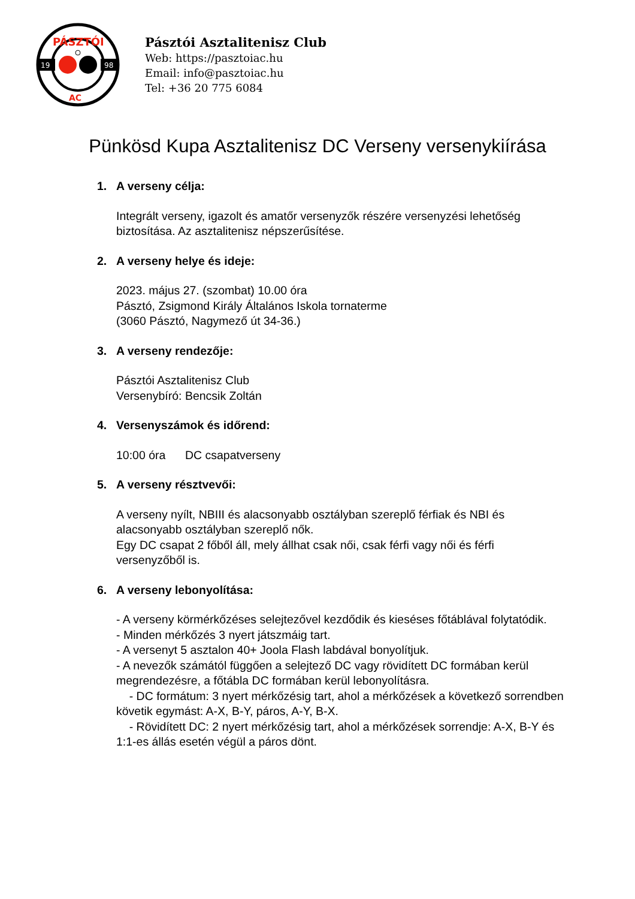19
98
PÁSZTÓI
AC
Pásztói Asztalitenisz Club
Web: https://pasztoiac.hu
Email: info@pasztoiac.hu
Tel: +36 20 775 6084
Pünkösd Kupa Asztalitenisz DC Verseny versenykiírása
1. A verseny célja:
Integrált verseny, igazolt és amatőr versenyzők részére versenyzési lehetőség biztosítása. Az asztalitenisz népszerűsítése.
2. A verseny helye és ideje:
2023. május 27. (szombat) 10.00 óra
Pásztó, Zsigmond Király Általános Iskola tornaterme
(3060 Pásztó, Nagymező út 34-36.)
3. A verseny rendezője:
Pásztói Asztalitenisz Club
Versenybíró: Bencsik Zoltán
4. Versenyszámok és időrend:
10:00 óra DC csapatverseny
5. A verseny résztvevői:
A verseny nyílt, NBIII és alacsonyabb osztályban szereplő férfiak és NBI és alacsonyabb osztályban szereplő nők.
Egy DC csapat 2 főből áll, mely állhat csak női, csak férfi vagy női és férfi versenyzőből is.
6. A verseny lebonyolítása:
- A verseny körmérkőzéses selejtezővel kezdődik és kieséses főtáblával folytatódik.
- Minden mérkőzés 3 nyert játszmáig tart.
- A versenyt 5 asztalon 40+ Joola Flash labdával bonyolítjuk.
- A nevezők számától függően a selejtező DC vagy rövidített DC formában kerül megrendezésre, a főtábla DC formában kerül lebonyolításra.
- DC formátum: 3 nyert mérkőzésig tart, ahol a mérkőzések a következő sorrendben követik egymást: A-X, B-Y, páros, A-Y, B-X.
- Rövidített DC: 2 nyert mérkőzésig tart, ahol a mérkőzések sorrendje: A-X, B-Y és 1:1-es állás esetén végül a páros dönt.